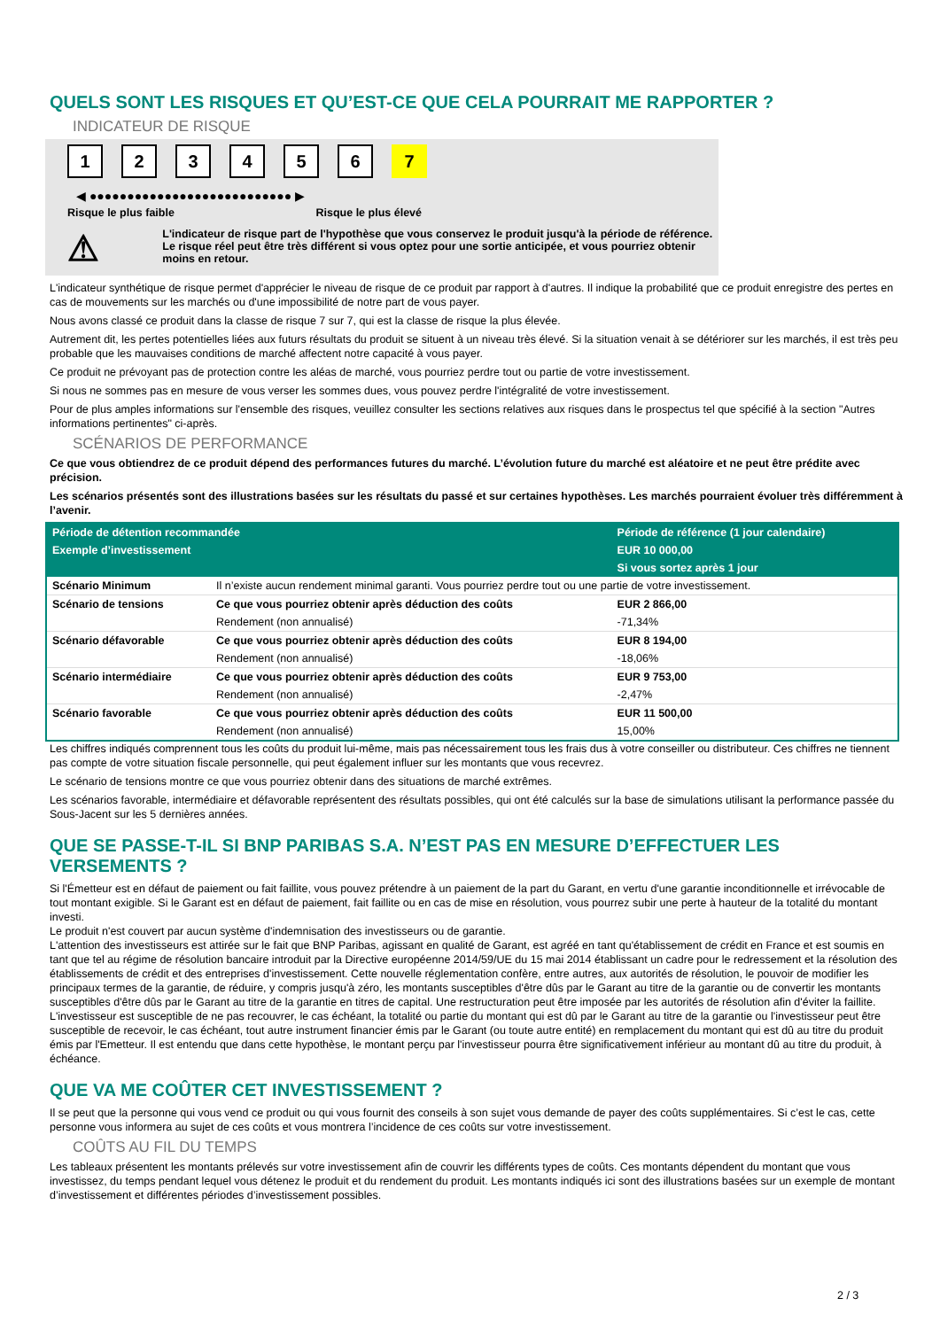QUELS SONT LES RISQUES ET QU’EST-CE QUE CELA POURRAIT ME RAPPORTER ?
INDICATEUR DE RISQUE
123456 7
◀ ●●●●●●●●●●●●●●●●●●●●●●●●●●● ▶
Risque le plus faible Risque le plus élevé
⚠
L'indicateur de risque part de l'hypothèse que vous conservez le produit jusqu'à la période de référence.
Le risque réel peut être très différent si vous optez pour une sortie anticipée, et vous pourriez obtenir moins en retour.
L'indicateur synthétique de risque permet d'apprécier le niveau de risque de ce produit par rapport à d'autres. Il indique la probabilité que ce produit enregistre des pertes en cas de mouvements sur les marchés ou d'une impossibilité de notre part de vous payer.
Nous avons classé ce produit dans la classe de risque 7 sur 7, qui est la classe de risque la plus élevée.
Autrement dit, les pertes potentielles liées aux futurs résultats du produit se situent à un niveau très élevé. Si la situation venait à se détériorer sur les marchés, il est très peu probable que les mauvaises conditions de marché affectent notre capacité à vous payer.
Ce produit ne prévoyant pas de protection contre les aléas de marché, vous pourriez perdre tout ou partie de votre investissement.
Si nous ne sommes pas en mesure de vous verser les sommes dues, vous pouvez perdre l'intégralité de votre investissement.
Pour de plus amples informations sur l'ensemble des risques, veuillez consulter les sections relatives aux risques dans le prospectus tel que spécifié à la section "Autres informations pertinentes" ci-après.
SCÉNARIOS DE PERFORMANCE
Ce que vous obtiendrez de ce produit dépend des performances futures du marché. L’évolution future du marché est aléatoire et ne peut être prédite avec précision.
Les scénarios présentés sont des illustrations basées sur les résultats du passé et sur certaines hypothèses. Les marchés pourraient évoluer très différemment à l’avenir.
| Période de détention recommandée | | Période de référence (1 jour calendaire) |
| --- | --- | --- |
| Exemple d’investissement | | EUR 10 000,00 |
| | | Si vous sortez après 1 jour |
| Scénario Minimum | Il n’existe aucun rendement minimal garanti. Vous pourriez perdre tout ou une partie de votre investissement. | |
| Scénario de tensions | Ce que vous pourriez obtenir après déduction des coûts | EUR 2 866,00 |
| | Rendement (non annualisé) | -71,34% |
| Scénario défavorable | Ce que vous pourriez obtenir après déduction des coûts | EUR 8 194,00 |
| | Rendement (non annualisé) | -18,06% |
| Scénario intermédiaire | Ce que vous pourriez obtenir après déduction des coûts | EUR 9 753,00 |
| | Rendement (non annualisé) | -2,47% |
| Scénario favorable | Ce que vous pourriez obtenir après déduction des coûts | EUR 11 500,00 |
| | Rendement (non annualisé) | 15,00% |
Les chiffres indiqués comprennent tous les coûts du produit lui-même, mais pas nécessairement tous les frais dus à votre conseiller ou distributeur. Ces chiffres ne tiennent pas compte de votre situation fiscale personnelle, qui peut également influer sur les montants que vous recevrez.
Le scénario de tensions montre ce que vous pourriez obtenir dans des situations de marché extrêmes.
Les scénarios favorable, intermédiaire et défavorable représentent des résultats possibles, qui ont été calculés sur la base de simulations utilisant la performance passée du Sous-Jacent sur les 5 dernières années.
QUE SE PASSE-T-IL SI BNP PARIBAS S.A. N’EST PAS EN MESURE D’EFFECTUER LES VERSEMENTS ?
Si l'Émetteur est en défaut de paiement ou fait faillite, vous pouvez prétendre à un paiement de la part du Garant, en vertu d'une garantie inconditionnelle et irrévocable de tout montant exigible. Si le Garant est en défaut de paiement, fait faillite ou en cas de mise en résolution, vous pourrez subir une perte à hauteur de la totalité du montant investi.
Le produit n'est couvert par aucun système d'indemnisation des investisseurs ou de garantie.
L'attention des investisseurs est attirée sur le fait que BNP Paribas, agissant en qualité de Garant, est agréé en tant qu'établissement de crédit en France et est soumis en tant que tel au régime de résolution bancaire introduit par la Directive européenne 2014/59/UE du 15 mai 2014 établissant un cadre pour le redressement et la résolution des établissements de crédit et des entreprises d'investissement. Cette nouvelle réglementation confère, entre autres, aux autorités de résolution, le pouvoir de modifier les principaux termes de la garantie, de réduire, y compris jusqu'à zéro, les montants susceptibles d'être dûs par le Garant au titre de la garantie ou de convertir les montants susceptibles d'être dûs par le Garant au titre de la garantie en titres de capital. Une restructuration peut être imposée par les autorités de résolution afin d'éviter la faillite. L'investisseur est susceptible de ne pas recouvrer, le cas échéant, la totalité ou partie du montant qui est dû par le Garant au titre de la garantie ou l'investisseur peut être susceptible de recevoir, le cas échéant, tout autre instrument financier émis par le Garant (ou toute autre entité) en remplacement du montant qui est dû au titre du produit émis par l'Emetteur. Il est entendu que dans cette hypothèse, le montant perçu par l'investisseur pourra être significativement inférieur au montant dû au titre du produit, à échéance.
QUE VA ME COÛTER CET INVESTISSEMENT ?
Il se peut que la personne qui vous vend ce produit ou qui vous fournit des conseils à son sujet vous demande de payer des coûts supplémentaires. Si c’est le cas, cette personne vous informera au sujet de ces coûts et vous montrera l’incidence de ces coûts sur votre investissement.
COÛTS AU FIL DU TEMPS
Les tableaux présentent les montants prélevés sur votre investissement afin de couvrir les différents types de coûts. Ces montants dépendent du montant que vous investissez, du temps pendant lequel vous détenez le produit et du rendement du produit. Les montants indiqués ici sont des illustrations basées sur un exemple de montant d’investissement et différentes périodes d’investissement possibles.
2 / 3